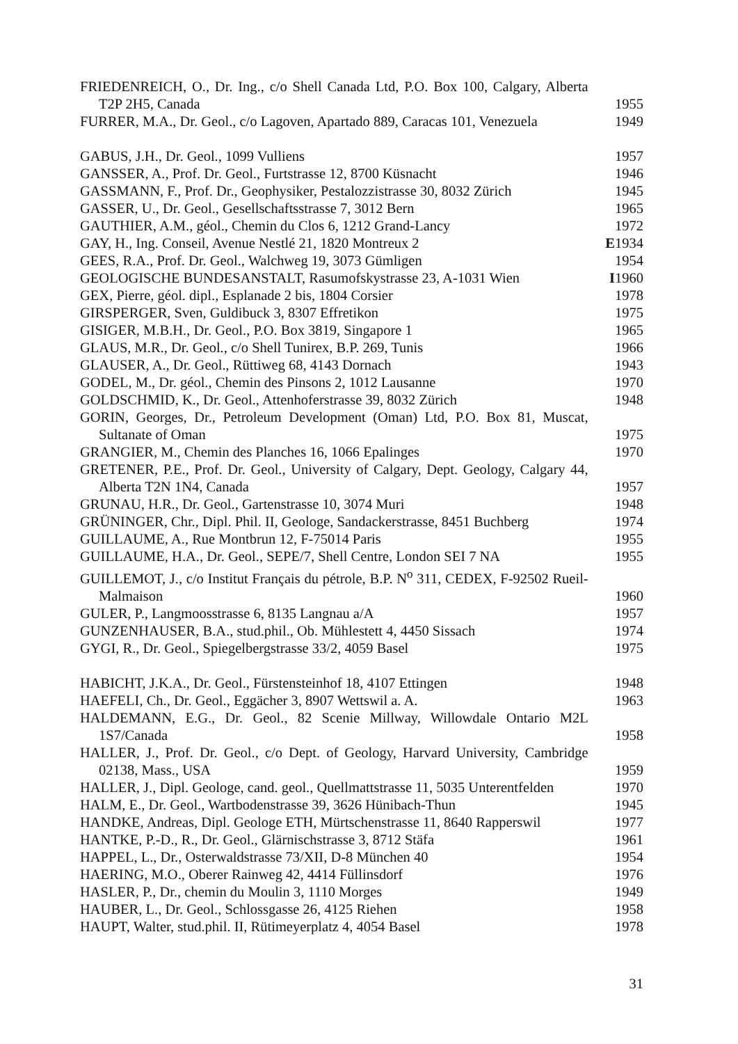FRIEDENREICH, O., Dr. Ing., c/o Shell Canada Ltd, P.O. Box 100, Calgary, Alberta T2P 2H5, Canada
1955
FURRER, M.A., Dr. Geol., c/o Lagoven, Apartado 889, Caracas 101, Venezuela
1949
GABUS, J.H., Dr. Geol., 1099 Vulliens 1957
GANSSER, A., Prof. Dr. Geol., Furtstrasse 12, 8700 Küsnacht 1946
GASSMANN, F., Prof. Dr., Geophysiker, Pestalozzistrasse 30, 8032 Zürich
1945
GASSER, U., Dr. Geol., Gesellschaftsstrasse 7, 3012 Bern 1965
GAUTHIER, A.M., géol., Chemin du Clos 6, 1212 Grand-Lancy 1972
GAY, H., Ing. Conseil, Avenue Nestlé 21, 1820 Montreux 2 E 1934
GEES, R.A., Prof. Dr. Geol., Walchweg 19, 3073 Gümligen 1954
GEOLOGISCHE BUNDESANSTALT, Rasumofskystrasse 23, A-1031 Wien
I 1960
GEX, Pierre, géol. dipl., Esplanade 2 bis, 1804 Corsier 1978
GIRSPERGER, Sven, Guldibuck 3, 8307 Effretikon 1975
GISIGER, M.B.H., Dr. Geol., P.O. Box 3819, Singapore 1 1965
GLAUS, M.R., Dr. Geol., c/o Shell Tunirex, B.P. 269, Tunis 1966
GLAUSER, A., Dr. Geol., Rüttiweg 68, 4143 Dornach 1943
GODEL, M., Dr. géol., Chemin des Pinsons 2, 1012 Lausanne 1970
GOLDSCHMID, K., Dr. Geol., Attenhoferstrasse 39, 8032 Zürich
1948
GORIN, Georges, Dr., Petroleum Development (Oman) Ltd, P.O. Box 81, Muscat, Sultanate of Oman
1975
GRANGIER, M., Chemin des Planches 16, 1066 Epalinges 1970
GRETENER, P.E., Prof. Dr. Geol., University of Calgary, Dept. Geology, Calgary 44, Alberta T2N 1N4, Canada
1957
GRUNAU, H.R., Dr. Geol., Gartenstrasse 10, 3074 Muri 1948
GRÜNINGER, Chr., Dipl. Phil. II, Geologe, Sandackerstrasse, 8451 Buchberg
1974
GUILLAUME, A., Rue Montbrun 12, F-75014 Paris 1955
GUILLAUME, H.A., Dr. Geol., SEPE/7, Shell Centre, London SEI 7 NA
1955
GUILLEMOT, J., c/o Institut Français du pétrole, B.P. N<sup>o</sup> 311, CEDEX, F-92502 Rueil-Malmaison
1960
GULER, P., Langmoosstrasse 6, 8135 Langnau a/A 1957
GUNZENHAUSER, B.A., stud.phil., Ob. Mühlestett 4, 4450 Sissach
1974
GYGI, R., Dr. Geol., Spiegelbergstrasse 33/2, 4059 Basel 1975
HABICHT, J.K.A., Dr. Geol., Fürstensteinhof 18, 4107 Ettingen
1948
HAEFELI, Ch., Dr. Geol., Eggächer 3, 8907 Wettswil a. A. 1963
HALDEMANN, E.G., Dr. Geol., 82 Scenie Millway, Willowdale Ontario M2L 1S7/Canada
1958
HALLER, J., Prof. Dr. Geol., c/o Dept. of Geology, Harvard University, Cambridge 02138, Mass., USA
1959
HALLER, J., Dipl. Geologe, cand. geol., Quellmattstrasse 11, 5035 Unterentfelden
1970
HALM, E., Dr. Geol., Wartbodenstrasse 39, 3626 Hünibach-Thun
1945
HANDKE, Andreas, Dipl. Geologe ETH, Mürtschenstrasse 11, 8640 Rapperswil
1977
HANTKE, P.-D., R., Dr. Geol., Glärnischstrasse 3, 8712 Stäfa
1961
HAPPEL, L., Dr., Osterwaldstrasse 73/XII, D-8 München 40 1954
HAERING, M.O., Oberer Rainweg 42, 4414 Füllinsdorf 1976
HASLER, P., Dr., chemin du Moulin 3, 1110 Morges 1949
HAUBER, L., Dr. Geol., Schlossgasse 26, 4125 Riehen 1958
HAUPT, Walter, stud.phil. II, Rütimeyerplatz 4, 4054 Basel 1978
31